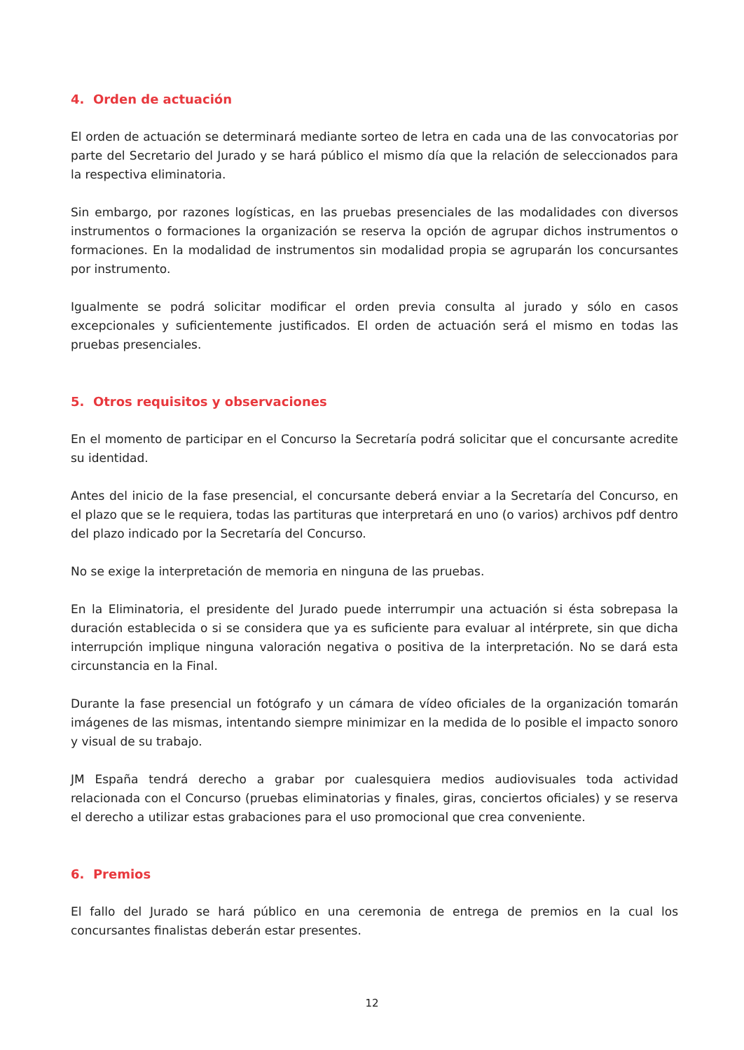4. Orden de actuación
El orden de actuación se determinará mediante sorteo de letra en cada una de las convocatorias por parte del Secretario del Jurado y se hará público el mismo día que la relación de seleccionados para la respectiva eliminatoria.
Sin embargo, por razones logísticas, en las pruebas presenciales de las modalidades con diversos instrumentos o formaciones la organización se reserva la opción de agrupar dichos instrumentos o formaciones. En la modalidad de instrumentos sin modalidad propia se agruparán los concursantes por instrumento.
Igualmente se podrá solicitar modificar el orden previa consulta al jurado y sólo en casos excepcionales y suficientemente justificados. El orden de actuación será el mismo en todas las pruebas presenciales.
5. Otros requisitos y observaciones
En el momento de participar en el Concurso la Secretaría podrá solicitar que el concursante acredite su identidad.
Antes del inicio de la fase presencial, el concursante deberá enviar a la Secretaría del Concurso, en el plazo que se le requiera, todas las partituras que interpretará en uno (o varios) archivos pdf dentro del plazo indicado por la Secretaría del Concurso.
No se exige la interpretación de memoria en ninguna de las pruebas.
En la Eliminatoria, el presidente del Jurado puede interrumpir una actuación si ésta sobrepasa la duración establecida o si se considera que ya es suficiente para evaluar al intérprete, sin que dicha interrupción implique ninguna valoración negativa o positiva de la interpretación. No se dará esta circunstancia en la Final.
Durante la fase presencial un fotógrafo y un cámara de vídeo oficiales de la organización tomarán imágenes de las mismas, intentando siempre minimizar en la medida de lo posible el impacto sonoro y visual de su trabajo.
JM España tendrá derecho a grabar por cualesquiera medios audiovisuales toda actividad relacionada con el Concurso (pruebas eliminatorias y finales, giras, conciertos oficiales) y se reserva el derecho a utilizar estas grabaciones para el uso promocional que crea conveniente.
6. Premios
El fallo del Jurado se hará público en una ceremonia de entrega de premios en la cual los concursantes finalistas deberán estar presentes.
12